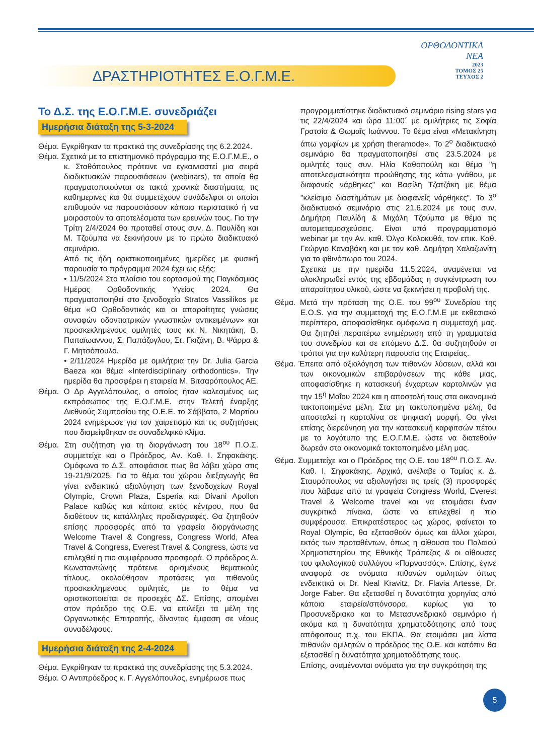ΔΡΑΣΤΗΡΙΟΤΗΤΕΣ Ε.Ο.Γ.Μ.Ε.
ΟΡΘΟΔΟΝΤΙΚΑ
ΝΕΑ
2023
ΤΟΜΟΣ 25
ΤΕΥΧΟΣ 2
Το Δ.Σ. της Ε.Ο.Γ.Μ.Ε. συνεδριάζει
Ημερήσια διάταξη της 5-3-2024
Θέμα. Εγκρίθηκαν τα πρακτικά της συνεδρίασης της 6.2.2024.
Θέμα. Σχετικά με το επιστημονικό πρόγραμμα της Ε.Ο.Γ.Μ.Ε., ο κ. Σταθόπουλος πρότεινε να εγκαινιαστεί μια σειρά διαδικτυακών παρουσιάσεων (webinars), τα οποία θα πραγματοποιούνται σε τακτά χρονικά διαστήματα, τις καθημερινές και θα συμμετέχουν συνάδελφοι οι οποίοι επιθυμούν να παρουσιάσουν κάποιο περιστατικό ή να μοιραστούν τα αποτελέσματα των ερευνών τους. Για την Τρίτη 2/4/2024 θα προταθεί στους συν. Δ. Παυλίδη και Μ. Τζούμπα να ξεκινήσουν με το πρώτο διαδικτυακό σεμινάριο.
Από τις ήδη οριστικοποιημένες ημερίδες με φυσική παρουσία το πρόγραμμα 2024 έχει ως εξής:
• 11/5/2024 Στο πλαίσιο του εορτασμού της Παγκόσμιας Ημέρας Ορθοδοντικής Υγείας 2024. Θα πραγματοποιηθεί στο ξενοδοχείο Stratos Vassilikos με θέμα «Ο Ορθοδοντικός και οι απαραίτητες γνώσεις συναφών οδοντιατρικών γνωστικών αντικειμένων» και προσκεκλημένους ομιλητές τους κκ Ν. Νικητάκη, Β. Παπαϊωαννου, Σ. Παπάζογλου, Στ. Γκιζάνη, Β. Ψάρρα & Γ. Μητσόπουλο.
• 2/11/2024 Ημερίδα με ομιλήτρια την Dr. Julia Garcia Baeza και θέμα «Interdisciplinary orthodontics». Την ημερίδα θα προσφέρει η εταιρεία Μ. Βιτσαρόπουλος ΑΕ.
Θέμα. Ο Δρ Αγγελόπουλος, ο οποίος ήταν καλεσμένος ως εκπρόσωπος της Ε.Ο.Γ.Μ.Ε. στην Τελετή έναρξης Διεθνούς Συμποσίου της Ο.Ε.Ε. το Σάββατο, 2 Μαρτίου 2024 ενημέρωσε για τον χαιρετισμό και τις συζητήσεις που διαμείφθηκαν σε συναδελφικό κλίμα.
Θέμα. Στη συζήτηση για τη διοργάνωση του 18<sup>ου</sup> Π.Ο.Σ. συμμετείχε και ο Πρόεδρος, Αν. Καθ. Ι. Σηφακάκης. Ομόφωνα το Δ.Σ. αποφάσισε πως θα λάβει χώρα στις 19-21/9/2025. Για το θέμα του χώρου διεξαγωγής θα γίνει ενδεικτικά αξιολόγηση των ξενοδοχείων Royal Olympic, Crown Plaza, Esperia και Divani Apollon Palace καθώς και κάποια εκτός κέντρου, που θα διαθέτουν τις κατάλληλες προδιαγραφές. Θα ζητηθούν επίσης προσφορές από τα γραφεία διοργάνωσης Welcome Travel & Congress, Congress World, Afea Travel & Congress, Everest Travel & Congress, ώστε να επιλεχθεί η πιο συμφέρουσα προσφορά. Ο πρόεδρος Δ. Κωνσταντώνης πρότεινε ορισμένους θεματικούς τίτλους, ακολούθησαν προτάσεις για πιθανούς προσκεκλημένους ομιλητές, με το θέμα να οριστικοποιείται σε προσεχές ΔΣ. Επίσης, απομένει στον πρόεδρο της Ο.Ε. να επιλέξει τα μέλη της Οργανωτικής Επιτροπής, δίνοντας έμφαση σε νέους συναδέλφους.
Ημερήσια διάταξη της 2-4-2024
Θέμα. Εγκρίθηκαν τα πρακτικά της συνεδρίασης της 5.3.2024.
Θέμα. Ο Αντιπρόεδρος κ. Γ. Αγγελόπουλος, ενημέρωσε πως
προγραμματίστηκε διαδικτυακό σεμινάριο rising stars για τις 22/4/2024 και ώρα 11:00΄ με ομιλήτριες τις Σοφία Γρατσία & Θωμαΐς Ιωάννου. Το θέμα είναι «Μετακίνηση άπω γομφίων με χρήση theramode». Το 2<sup>ο</sup> διαδικτυακό σεμινάριο θα πραγματοποιηθεί στις 23.5.2024 με ομιλητές τους συν. Ηλία Καθοπούλη και θέμα "η αποτελεσματικότητα προώθησης της κάτω γνάθου, με διαφανείς νάρθηκες" και Βασίλη Τζατζάκη με θέμα "κλείσιμο διαστημάτων με διαφανείς νάρθηκες". Το 3<sup>ο</sup> διαδικτυακό σεμινάριο στις 21.6.2024 με τους συν. Δημήτρη Παυλίδη & Μιχάλη Τζούμπα με θέμα τις αυτομεταμοσχεύσεις. Είναι υπό προγραμματισμό webinar με την Αν. καθ. Όλγα Κολοκυθά, τον επικ. Καθ. Γεώργιο Καναβάκη και με τον καθ. Δημήτρη Χαλαζωνίτη για το φθινόπωρο του 2024.
Σχετικά με την ημερίδα 11.5.2024, αναμένεται να ολοκληρωθεί εντός της εβδομάδας η συγκέντρωση του απαραίτητου υλικού, ώστε να ξεκινήσει η προβολή της.
Θέμα. Μετά την πρόταση της Ο.Ε. του 99<sup>ου</sup> Συνεδρίου της Ε.Ο.S. για την συμμετοχή της Ε.Ο.Γ.Μ.Ε με εκθεσιακό περίπτερο, αποφασίσθηκε ομόφωνα η συμμετοχή μας. Θα ζητηθεί περαιτέρω ενημέρωση από τη γραμματεία του συνεδρίου και σε επόμενο Δ.Σ. θα συζητηθούν οι τρόποι για την καλύτερη παρουσία της Εταιρείας.
Θέμα. Έπειτα από αξιολόγηση των πιθανών λύσεων, αλλά και των οικονομικών επιβαρύνσεων της κάθε μιας, αποφασίσθηκε η κατασκευή ένχαρτων καρτολινών για την 15<sup>η</sup> Μαΐου 2024 και η αποστολή τους στα οικονομικά τακτοποιημένα μέλη. Στα μη τακτοποιημένα μέλη, θα αποσταλεί η καρτολίνα σε ψηφιακή μορφή. Θα γίνει επίσης διερεύνηση για την κατασκευή καρφιτσών πέτου με το λογότυπο της Ε.Ο.Γ.Μ.Ε. ώστε να διατεθούν δωρεάν στα οικονομικά τακτοποιημένα μέλη μας.
Θέμα. Συμμετείχε και ο Πρόεδρος της Ο.Ε. του 18<sup>ου</sup> Π.Ο.Σ. Αν. Καθ. Ι. Σηφακάκης. Αρχικά, ανέλαβε ο Ταμίας κ. Δ. Σταυρόπουλος να αξιολογήσει τις τρείς (3) προσφορές που λάβαμε από τα γραφεία Congress World, Everest Travel & Welcome travel και να ετοιμάσει έναν συγκριτικό πίνακα, ώστε να επιλεχθεί η πιο συμφέρουσα. Επικρατέστερος ως χώρος, φαίνεται το Royal Olympic, θα εξετασθούν όμως και άλλοι χώροι, εκτός των προταθέντων, όπως η αίθουσα του Παλαιού Χρηματιστηρίου της Εθνικής Τράπεζας & οι αίθουσες του φιλολογικού συλλόγου «Παρνασσός». Επίσης, έγινε αναφορά σε ονόματα πιθανών ομιλητών όπως ενδεικτικά οι Dr. Neal Kravitz, Dr. Flavia Artesse, Dr. Jorge Faber. Θα εξετασθεί η δυνατότητα χορηγίας από κάποια εταιρεία/σπόνσορα, κυρίως για το Προσυνεδριακο και το Μετασυνεδριακό σεμινάριο ή ακόμα και η δυνατότητα χρηματοδότησης από τους απόφοιτους π.χ. του ΕΚΠΑ. Θα ετοιμάσει μια λίστα πιθανών ομιλητών ο πρόεδρος της Ο.Ε. και κατόπιν θα εξετασθεί η δυνατότητα χρηματοδότησης τους.
Επίσης, αναμένονται ονόματα για την συγκρότηση της
5